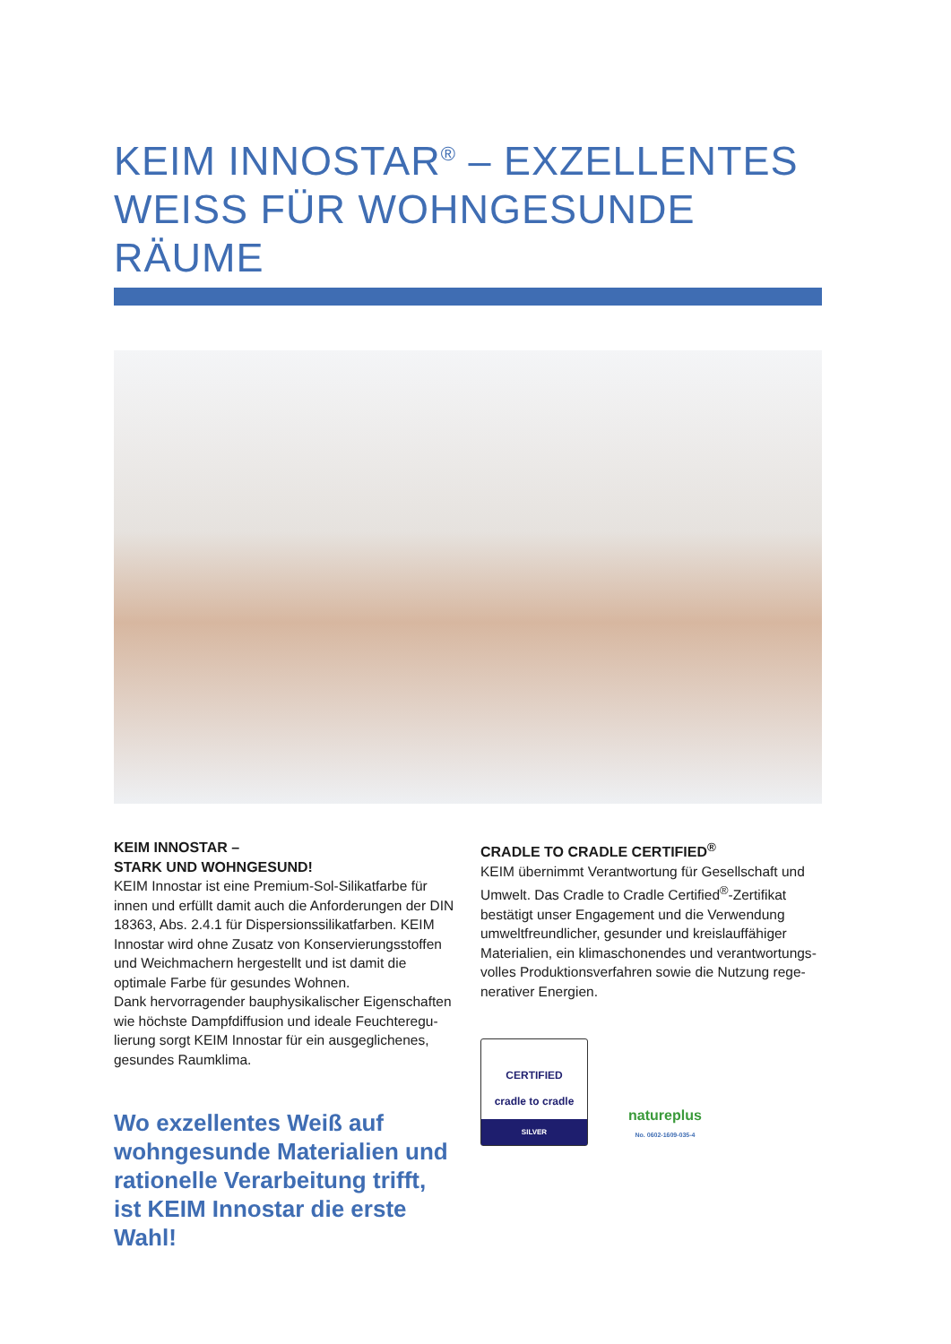KEIM INNOSTAR<sup>®</sup> – EXZELLENTES WEISS FÜR WOHNGESUNDE RÄUME
KEIM INNOSTAR –
STARK UND WOHNGESUND!
KEIM Innostar ist eine Premium-Sol-Silikatfarbe für innen und erfüllt damit auch die Anforderungen der DIN 18363, Abs. 2.4.1 für Dispersionssilikatfarben. KEIM Innostar wird ohne Zusatz von Konservierungs­stoffen und Weichmachern hergestellt und ist damit die optimale Farbe für gesundes Wohnen.
Dank hervorragender bauphysikalischer Eigenschaften wie höchste Dampfdiffusion und ideale Feuchteregu­lierung sorgt KEIM Innostar für ein ausgeglichenes, gesundes Raumklima.
Wo exzellentes Weiß auf wohngesunde Materialien und rationelle Verarbeitung trifft, ist KEIM Innostar die erste Wahl!
CRADLE TO CRADLE CERTIFIED<sup>®</sup>
KEIM übernimmt Verantwortung für Gesellschaft und Umwelt. Das Cradle to Cradle Certified<sup>®</sup>-Zertifikat bestätigt unser Engagement und die Verwendung umweltfreundlicher, gesunder und kreislauffähiger Materialien, ein klimaschonendes und verantwortungs­volles Produktionsverfahren sowie die Nutzung rege­nerativer Energien.
CERTIFIED
cradle to cradle
SILVER
natureplus
No. 0602-1609-035-4